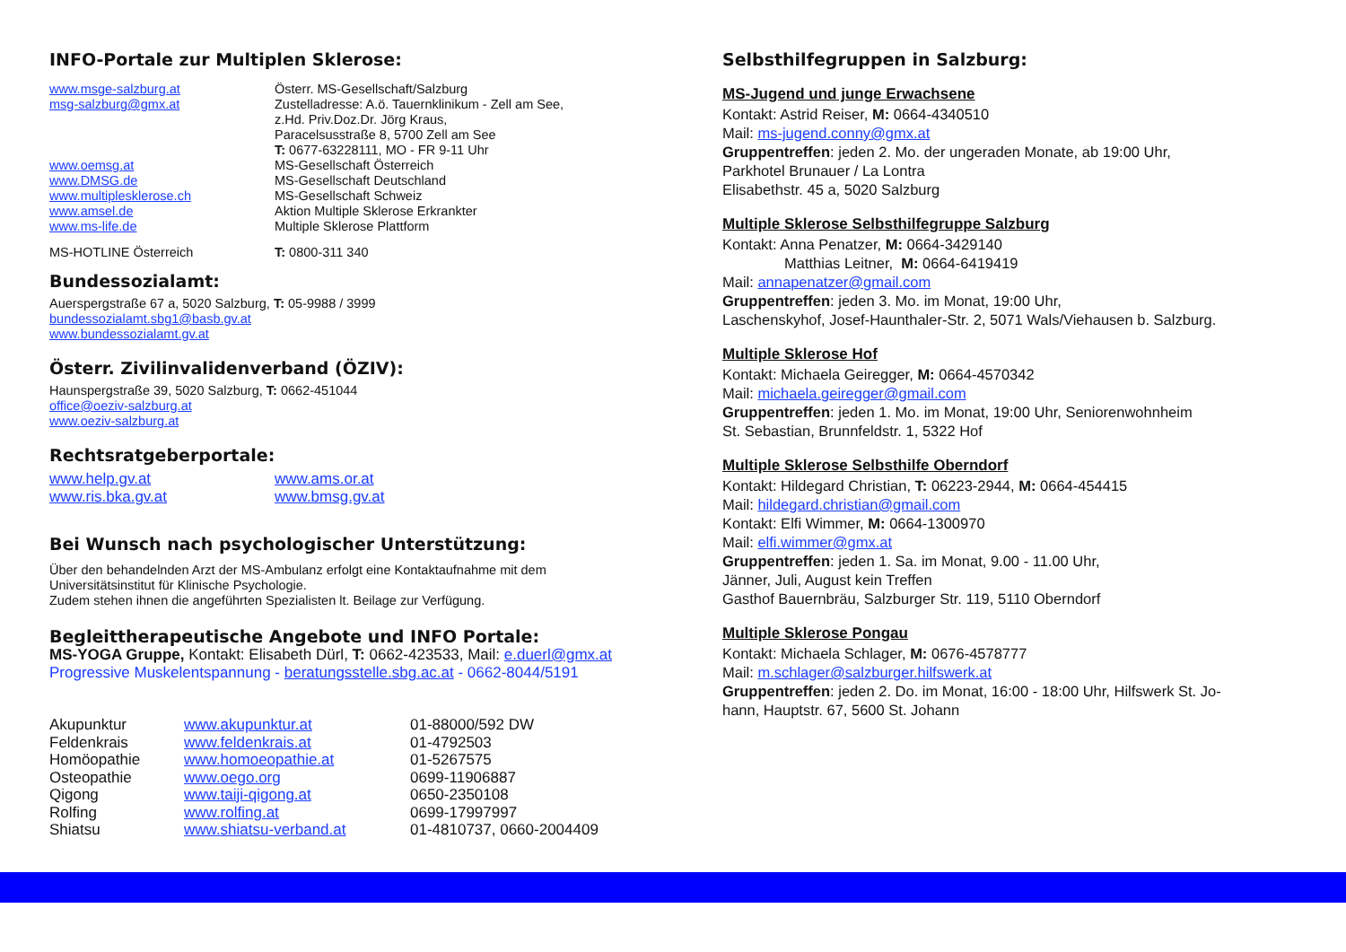INFO-Portale zur Multiplen Sklerose:
| www.msge-salzburg.at | Österr. MS-Gesellschaft/Salzburg |
| msg-salzburg@gmx.at | Zustelladresse: A.ö. Tauernklinikum - Zell am See, z.Hd. Priv.Doz.Dr. Jörg Kraus, Paracelsusstraße 8, 5700 Zell am See T: 0677-63228111, MO - FR 9-11 Uhr |
| www.oemsg.at | MS-Gesellschaft Österreich |
| www.DMSG.de | MS-Gesellschaft Deutschland |
| www.multiplesklerose.ch | MS-Gesellschaft Schweiz |
| www.amsel.de | Aktion Multiple Sklerose Erkrankter |
| www.ms-life.de | Multiple Sklerose Plattform |
| MS-HOTLINE Österreich | T: 0800-311 340 |
Bundessozialamt:
Auerspergstraße 67 a, 5020 Salzburg, T: 05-9988 / 3999
bundessozialamt.sbg1@basb.gv.at
www.bundessozialamt.gv.at
Österr. Zivilinvalidenverband (ÖZIV):
Haunspergstraße 39, 5020 Salzburg, T: 0662-451044
office@oeziv-salzburg.at
www.oeziv-salzburg.at
Rechtsratgeberportale:
| www.help.gv.at | www.ams.or.at |
| www.ris.bka.gv.at | www.bmsg.gv.at |
Bei Wunsch nach psychologischer Unterstützung:
Über den behandelnden Arzt der MS-Ambulanz erfolgt eine Kontaktaufnahme mit dem
Universitätsinstitut für Klinische Psychologie.
Zudem stehen ihnen die angeführten Spezialisten lt. Beilage zur Verfügung.
Begleittherapeutische Angebote und INFO Portale:
MS-YOGA Gruppe, Kontakt: Elisabeth Dürl, T: 0662-423533, Mail: e.duerl@gmx.at
Progressive Muskelentspannung - beratungsstelle.sbg.ac.at - 0662-8044/5191
| Akupunktur | www.akupunktur.at | 01-88000/592 DW |
| Feldenkrais | www.feldenkrais.at | 01-4792503 |
| Homöopathie | www.homoeopathie.at | 01-5267575 |
| Osteopathie | www.oego.org | 0699-11906887 |
| Qigong | www.taiji-qigong.at | 0650-2350108 |
| Rolfing | www.rolfing.at | 0699-17997997 |
| Shiatsu | www.shiatsu-verband.at | 01-4810737, 0660-2004409 |
Selbsthilfegruppen in Salzburg:
MS-Jugend und junge Erwachsene
Kontakt: Astrid Reiser, M: 0664-4340510
Mail: ms-jugend.conny@gmx.at
Gruppentreffen: jeden 2. Mo. der ungeraden Monate, ab 19:00 Uhr,
Parkhotel Brunauer / La Lontra
Elisabethstr. 45 a, 5020 Salzburg
Multiple Sklerose Selbsthilfegruppe Salzburg
Kontakt: Anna Penatzer, M: 0664-3429140
Matthias Leitner, M: 0664-6419419
Mail: annapenatzer@gmail.com
Gruppentreffen: jeden 3. Mo. im Monat, 19:00 Uhr,
Laschenskyhof, Josef-Haunthaler-Str. 2, 5071 Wals/Viehausen b. Salzburg.
Multiple Sklerose Hof
Kontakt: Michaela Geiregger, M: 0664-4570342
Mail: michaela.geiregger@gmail.com
Gruppentreffen: jeden 1. Mo. im Monat, 19:00 Uhr, Seniorenwohnheim
St. Sebastian, Brunnfeldstr. 1, 5322 Hof
Multiple Sklerose Selbsthilfe Oberndorf
Kontakt: Hildegard Christian, T: 06223-2944, M: 0664-454415
Mail: hildegard.christian@gmail.com
Kontakt: Elfi Wimmer, M: 0664-1300970
Mail: elfi.wimmer@gmx.at
Gruppentreffen: jeden 1. Sa. im Monat, 9.00 - 11.00 Uhr,
Jänner, Juli, August kein Treffen
Gasthof Bauernbräu, Salzburger Str. 119, 5110 Oberndorf
Multiple Sklerose Pongau
Kontakt: Michaela Schlager, M: 0676-4578777
Mail: m.schlager@salzburger.hilfswerk.at
Gruppentreffen: jeden 2. Do. im Monat, 16:00 - 18:00 Uhr, Hilfswerk St. Jo-
hann, Hauptstr. 67, 5600 St. Johann